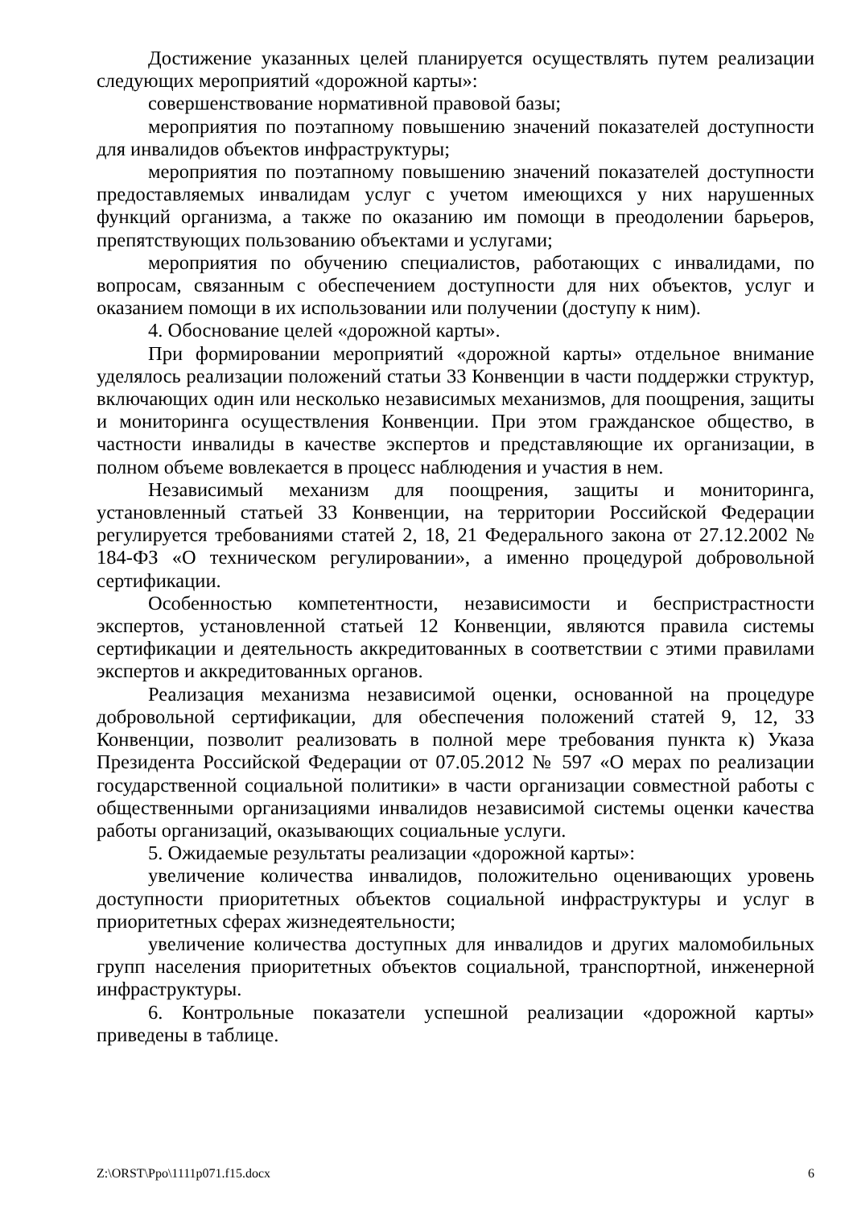Достижение указанных целей планируется осуществлять путем реализации следующих мероприятий «дорожной карты»:
совершенствование нормативной правовой базы;
мероприятия по поэтапному повышению значений показателей доступности для инвалидов объектов инфраструктуры;
мероприятия по поэтапному повышению значений показателей доступности предоставляемых инвалидам услуг с учетом имеющихся у них нарушенных функций организма, а также по оказанию им помощи в преодолении барьеров, препятствующих пользованию объектами и услугами;
мероприятия по обучению специалистов, работающих с инвалидами, по вопросам, связанным с обеспечением доступности для них объектов, услуг и оказанием помощи в их использовании или получении (доступу к ним).
4. Обоснование целей «дорожной карты».
При формировании мероприятий «дорожной карты» отдельное внимание уделялось реализации положений статьи 33 Конвенции в части поддержки структур, включающих один или несколько независимых механизмов, для поощрения, защиты и мониторинга осуществления Конвенции. При этом гражданское общество, в частности инвалиды в качестве экспертов и представляющие их организации, в полном объеме вовлекается в процесс наблюдения и участия в нем.
Независимый механизм для поощрения, защиты и мониторинга, установленный статьей 33 Конвенции, на территории Российской Федерации регулируется требованиями статей 2, 18, 21 Федерального закона от 27.12.2002 № 184-ФЗ «О техническом регулировании», а именно процедурой добровольной сертификации.
Особенностью компетентности, независимости и беспристрастности экспертов, установленной статьей 12 Конвенции, являются правила системы сертификации и деятельность аккредитованных в соответствии с этими правилами экспертов и аккредитованных органов.
Реализация механизма независимой оценки, основанной на процедуре добровольной сертификации, для обеспечения положений статей 9, 12, 33 Конвенции, позволит реализовать в полной мере требования пункта к) Указа Президента Российской Федерации от 07.05.2012 № 597 «О мерах по реализации государственной социальной политики» в части организации совместной работы с общественными организациями инвалидов независимой системы оценки качества работы организаций, оказывающих социальные услуги.
5. Ожидаемые результаты реализации «дорожной карты»:
увеличение количества инвалидов, положительно оценивающих уровень доступности приоритетных объектов социальной инфраструктуры и услуг в приоритетных сферах жизнедеятельности;
увеличение количества доступных для инвалидов и других маломобильных групп населения приоритетных объектов социальной, транспортной, инженерной инфраструктуры.
6. Контрольные показатели успешной реализации «дорожной карты» приведены в таблице.
Z:\ORST\Ppo\1111p071.f15.docx 6